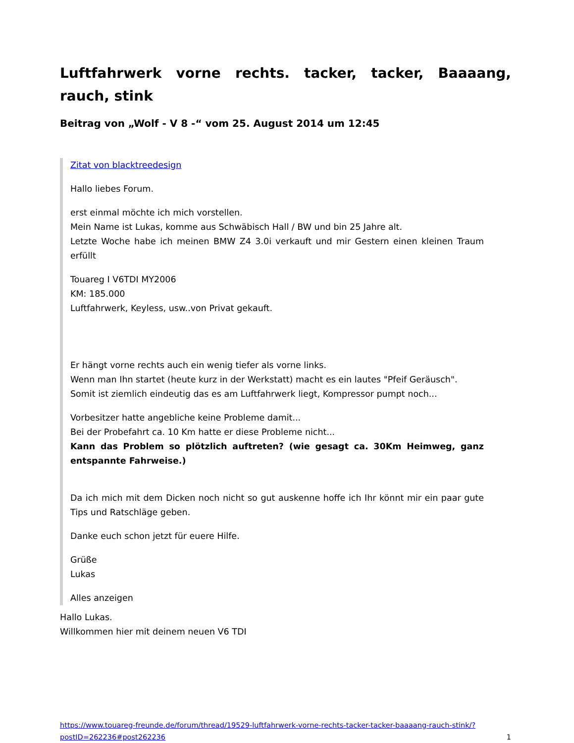Luftfahrwerk vorne rechts. tacker, tacker, Baaaang, rauch, stink
Beitrag von „Wolf - V 8 -“ vom 25. August 2014 um 12:45
Zitat von blacktreedesign
Hallo liebes Forum.
erst einmal möchte ich mich vorstellen.
Mein Name ist Lukas, komme aus Schwäbisch Hall / BW und bin 25 Jahre alt.
Letzte Woche habe ich meinen BMW Z4 3.0i verkauft und mir Gestern einen kleinen Traum erfüllt
Touareg I V6TDI MY2006
KM: 185.000
Luftfahrwerk, Keyless, usw..von Privat gekauft.
Er hängt vorne rechts auch ein wenig tiefer als vorne links.
Wenn man Ihn startet (heute kurz in der Werkstatt) macht es ein lautes "Pfeif Geräusch".
Somit ist ziemlich eindeutig das es am Luftfahrwerk liegt, Kompressor pumpt noch...
Vorbesitzer hatte angebliche keine Probleme damit...
Bei der Probefahrt ca. 10 Km hatte er diese Probleme nicht...
Kann das Problem so plötzlich auftreten? (wie gesagt ca. 30Km Heimweg, ganz entspannte Fahrweise.)
Da ich mich mit dem Dicken noch nicht so gut auskenne hoffe ich Ihr könnt mir ein paar gute Tips und Ratschläge geben.
Danke euch schon jetzt für euere Hilfe.
Grüße
Lukas
Alles anzeigen
Hallo Lukas.
Willkommen hier mit deinem neuen V6 TDI
https://www.touareg-freunde.de/forum/thread/19529-luftfahrwerk-vorne-rechts-tacker-tacker-baaaang-rauch-stink/?postID=262236#post262236 1